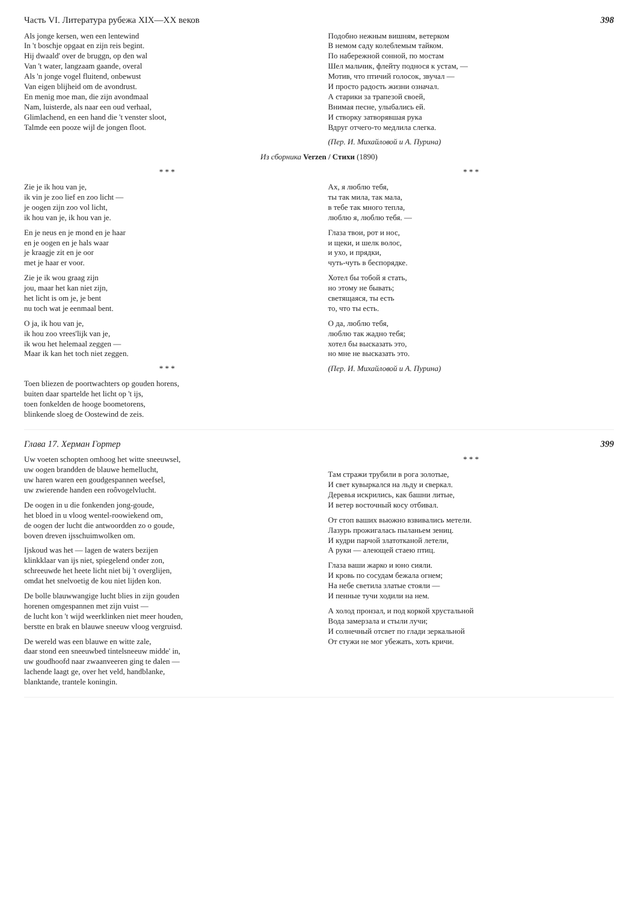Часть VI. Литература рубежа XIX—XX веков 398
Als jonge kersen, wen een lentewind
In 't boschje opgaat en zijn reis begint.
Hij dwaald' over de bruggn, op den wal
Van 't water, langzaam gaande, overal
Als 'n jonge vogel fluitend, onbewust
Van eigen blijheid om de avondrust.
En menig moe man, die zijn avondmaal
Nam, luisterde, als naar een oud verhaal,
Glimlachend, en een hand die 't venster sloot,
Talmde een pooze wijl de jongen floot.
Подобно нежным вишням, ветерком
В немом саду колеблемым тайком.
По набережной сонной, по мостам
Шел мальчик, флейту поднося к устам, —
Мотив, что птичий голосок, звучал —
И просто радость жизни означал.
А старики за трапезой своей,
Внимая песне, улыбались ей.
И створку затворявшая рука
Вдруг отчего-то медлила слегка.
(Пер. И. Михайловой и А. Пурина)
Из сборника Verzen / Стихи (1890)
* * *
Zie je ik hou van je,
ik vin je zoo lief en zoo licht —
je oogen zijn zoo vol licht,
ik hou van je, ik hou van je.
En je neus en je mond en je haar
en je oogen en je hals waar
je kraagje zit en je oor
met je haar er voor.
Zie je ik wou graag zijn
jou, maar het kan niet zijn,
het licht is om je, je bent
nu toch wat je eenmaal bent.
O ja, ik hou van je,
ik hou zoo vrees'lijk van je,
ik wou het helemaal zeggen —
Maar ik kan het toch niet zeggen.
* * *
Toen bliezen de poortwachters op gouden horens,
buiten daar spartelde het licht op 't ijs,
toen fonkelden de hooge boometorens,
blinkende sloeg de Oostewind de zeis.
* * *
Ах, я люблю тебя,
ты так мила, так мала,
в тебе так много тепла,
люблю я, люблю тебя. —
Глаза твои, рот и нос,
и щеки, и шелк волос,
и ухо, и прядки,
чуть-чуть в беспорядке.
Хотел бы тобой я стать,
но этому не бывать;
светящаяся, ты есть
то, что ты есть.
О да, люблю тебя,
люблю так жадно тебя;
хотел бы высказать это,
но мне не высказать это.
(Пер. И. Михайловой и А. Пурина)
Глава 17. Херман Гортер 399
Uw voeten schopten omhoog het witte sneeuwsel,
uw oogen brandden de blauwe hemellucht,
uw haren waren een goudgespannen weefsel,
uw zwierende handen een roôvogelvlucht.
De oogen in u die fonkenden jong-goude,
het bloed in u vloog wentel-roowiekend om,
de oogen der lucht die antwoordden zo o goude,
boven dreven ijsschuimwolken om.
Ijskoud was het — lagen de waters bezijen
klinkklaar van ijs niet, spiegelend onder zon,
schreeuwde het heete licht niet bij 't overglijen,
omdat het snelvoetig de kou niet lijden kon.
De bolle blauwwangige lucht blies in zijn gouden
horenen omgespannen met zijn vuist —
de lucht kon 't wijd weerklinken niet meer houden,
berstte en brak en blauwe sneeuw vloog vergruisd.
De wereld was een blauwe en witte zale,
daar stond een sneeuwbed tintelsneeuw midde' in,
uw goudhoofd naar zwaanveeren ging te dalen —
lachende laagt ge, over het veld, handblanke,
blanktande, trantele koningin.
* * *
Там стражи трубили в рога золотые,
И свет кувыркался на льду и сверкал.
Деревья искрились, как башни литые,
И ветер восточный косу отбивал.
От стоп ваших вьюжно взвивались метели.
Лазурь прожигалась пыланьем зениц.
И кудри парчой златотканой летели,
А руки — алеющей стаею птиц.
Глаза ваши жарко и юно сияли.
И кровь по сосудам бежала огнем;
На небе светила златые стояли —
И пенные тучи ходили на нем.
А холод пронзал, и под коркой хрустальной
Вода замерзала и стыли лучи;
И солнечный отсвет по глади зеркальной
От стужи не мог убежать, хоть кричи.